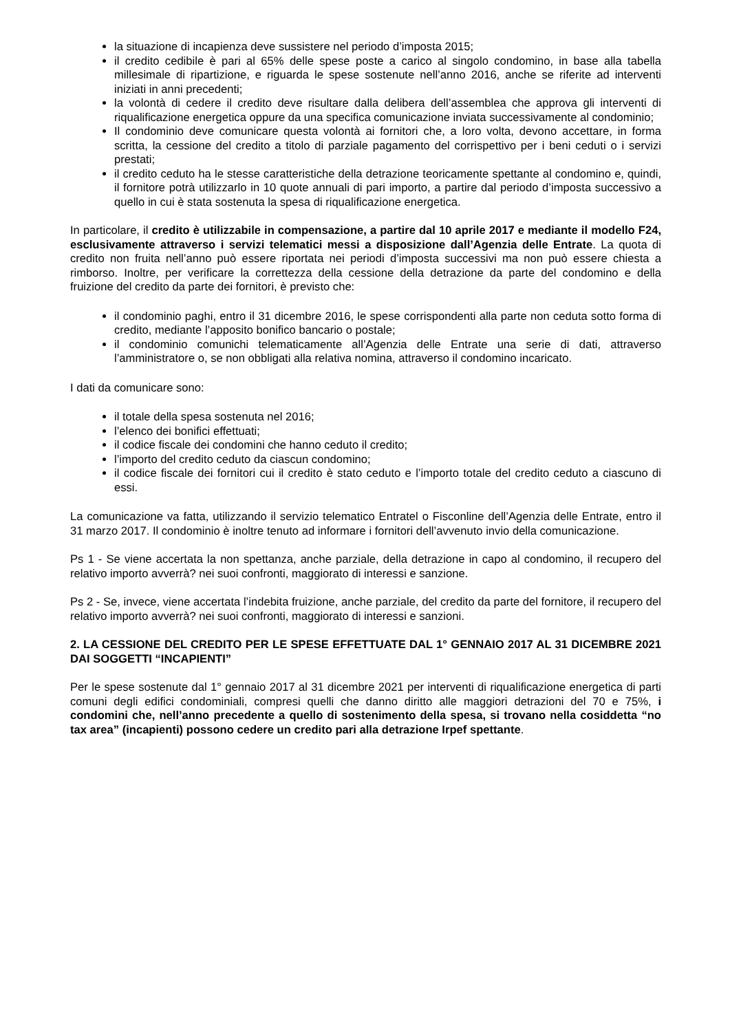la situazione di incapienza deve sussistere nel periodo d’imposta 2015;
il credito cedibile è pari al 65% delle spese poste a carico al singolo condomino, in base alla tabella millesimale di ripartizione, e riguarda le spese sostenute nell’anno 2016, anche se riferite ad interventi iniziati in anni precedenti;
la volontà di cedere il credito deve risultare dalla delibera dell’assemblea che approva gli interventi di riqualificazione energetica oppure da una specifica comunicazione inviata successivamente al condominio;
Il condominio deve comunicare questa volontà ai fornitori che, a loro volta, devono accettare, in forma scritta, la cessione del credito a titolo di parziale pagamento del corrispettivo per i beni ceduti o i servizi prestati;
il credito ceduto ha le stesse caratteristiche della detrazione teoricamente spettante al condomino e, quindi, il fornitore potrà utilizzarlo in 10 quote annuali di pari importo, a partire dal periodo d’imposta successivo a quello in cui è stata sostenuta la spesa di riqualificazione energetica.
In particolare, il credito è utilizzabile in compensazione, a partire dal 10 aprile 2017 e mediante il modello F24, esclusivamente attraverso i servizi telematici messi a disposizione dall’Agenzia delle Entrate. La quota di credito non fruita nell’anno può essere riportata nei periodi d’imposta successivi ma non può essere chiesta a rimborso. Inoltre, per verificare la correttezza della cessione della detrazione da parte del condomino e della fruizione del credito da parte dei fornitori, è previsto che:
il condominio paghi, entro il 31 dicembre 2016, le spese corrispondenti alla parte non ceduta sotto forma di credito, mediante l’apposito bonifico bancario o postale;
il condominio comunichi telematicamente all’Agenzia delle Entrate una serie di dati, attraverso l’amministratore o, se non obbligati alla relativa nomina, attraverso il condomino incaricato.
I dati da comunicare sono:
il totale della spesa sostenuta nel 2016;
l’elenco dei bonifici effettuati;
il codice fiscale dei condomini che hanno ceduto il credito;
l’importo del credito ceduto da ciascun condomino;
il codice fiscale dei fornitori cui il credito è stato ceduto e l’importo totale del credito ceduto a ciascuno di essi.
La comunicazione va fatta, utilizzando il servizio telematico Entratel o Fisconline dell’Agenzia delle Entrate, entro il 31 marzo 2017. Il condominio è inoltre tenuto ad informare i fornitori dell’avvenuto invio della comunicazione.
Ps 1 - Se viene accertata la non spettanza, anche parziale, della detrazione in capo al condomino, il recupero del relativo importo avverrà? nei suoi confronti, maggiorato di interessi e sanzione.
Ps 2 - Se, invece, viene accertata l’indebita fruizione, anche parziale, del credito da parte del fornitore, il recupero del relativo importo avverrà? nei suoi confronti, maggiorato di interessi e sanzioni.
2. LA CESSIONE DEL CREDITO PER LE SPESE EFFETTUATE DAL 1° GENNAIO 2017 AL 31 DICEMBRE 2021 DAI SOGGETTI “INCAPIENTI”
Per le spese sostenute dal 1° gennaio 2017 al 31 dicembre 2021 per interventi di riqualificazione energetica di parti comuni degli edifici condominiali, compresi quelli che danno diritto alle maggiori detrazioni del 70 e 75%, i condomini che, nell’anno precedente a quello di sostenimento della spesa, si trovano nella cosiddetta “no tax area” (incapienti) possono cedere un credito pari alla detrazione Irpef spettante.